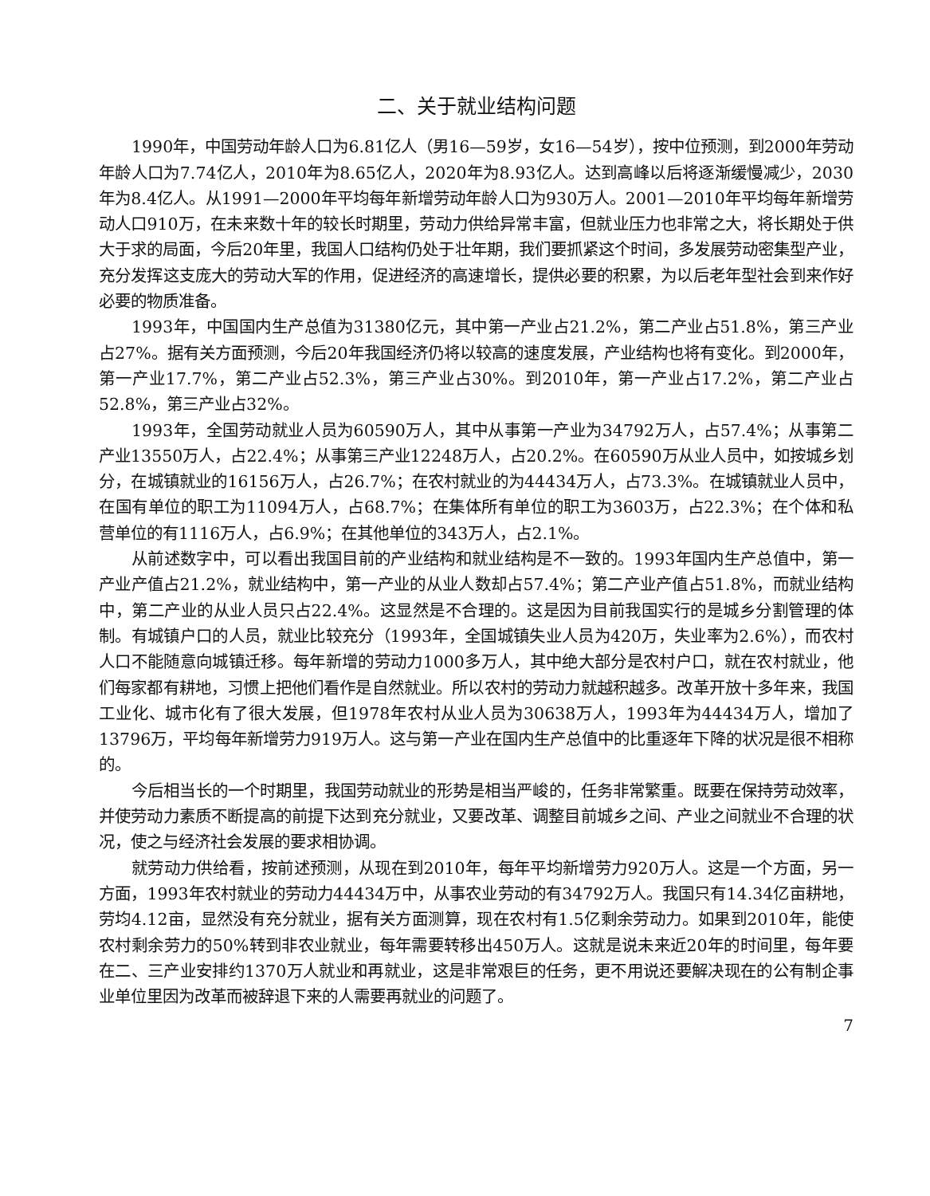二、关于就业结构问题
1990年，中国劳动年龄人口为6.81亿人（男16—59岁，女16—54岁），按中位预测，到2000年劳动年龄人口为7.74亿人，2010年为8.65亿人，2020年为8.93亿人。达到高峰以后将逐渐缓慢减少，2030年为8.4亿人。从1991—2000年平均每年新增劳动年龄人口为930万人。2001—2010年平均每年新增劳动人口910万，在未来数十年的较长时期里，劳动力供给异常丰富，但就业压力也非常之大，将长期处于供大于求的局面，今后20年里，我国人口结构仍处于壮年期，我们要抓紧这个时间，多发展劳动密集型产业，充分发挥这支庞大的劳动大军的作用，促进经济的高速增长，提供必要的积累，为以后老年型社会到来作好必要的物质准备。
1993年，中国国内生产总值为31380亿元，其中第一产业占21.2%，第二产业占51.8%，第三产业占27%。据有关方面预测，今后20年我国经济仍将以较高的速度发展，产业结构也将有变化。到2000年，第一产业17.7%，第二产业占52.3%，第三产业占30%。到2010年，第一产业占17.2%，第二产业占52.8%，第三产业占32%。
1993年，全国劳动就业人员为60590万人，其中从事第一产业为34792万人，占57.4%；从事第二产业13550万人，占22.4%；从事第三产业12248万人，占20.2%。在60590万从业人员中，如按城乡划分，在城镇就业的16156万人，占26.7%；在农村就业的为44434万人，占73.3%。在城镇就业人员中，在国有单位的职工为11094万人，占68.7%；在集体所有单位的职工为3603万，占22.3%；在个体和私营单位的有1116万人，占6.9%；在其他单位的343万人，占2.1%。
从前述数字中，可以看出我国目前的产业结构和就业结构是不一致的。1993年国内生产总值中，第一产业产值占21.2%，就业结构中，第一产业的从业人数却占57.4%；第二产业产值占51.8%，而就业结构中，第二产业的从业人员只占22.4%。这显然是不合理的。这是因为目前我国实行的是城乡分割管理的体制。有城镇户口的人员，就业比较充分（1993年，全国城镇失业人员为420万，失业率为2.6%），而农村人口不能随意向城镇迁移。每年新增的劳动力1000多万人，其中绝大部分是农村户口，就在农村就业，他们每家都有耕地，习惯上把他们看作是自然就业。所以农村的劳动力就越积越多。改革开放十多年来，我国工业化、城市化有了很大发展，但1978年农村从业人员为30638万人，1993年为44434万人，增加了13796万，平均每年新增劳力919万人。这与第一产业在国内生产总值中的比重逐年下降的状况是很不相称的。
今后相当长的一个时期里，我国劳动就业的形势是相当严峻的，任务非常繁重。既要在保持劳动效率，并使劳动力素质不断提高的前提下达到充分就业，又要改革、调整目前城乡之间、产业之间就业不合理的状况，使之与经济社会发展的要求相协调。
就劳动力供给看，按前述预测，从现在到2010年，每年平均新增劳力920万人。这是一个方面，另一方面，1993年农村就业的劳动力44434万中，从事农业劳动的有34792万人。我国只有14.34亿亩耕地，劳均4.12亩，显然没有充分就业，据有关方面测算，现在农村有1.5亿剩余劳动力。如果到2010年，能使农村剩余劳力的50%转到非农业就业，每年需要转移出450万人。这就是说未来近20年的时间里，每年要在二、三产业安排约1370万人就业和再就业，这是非常艰巨的任务，更不用说还要解决现在的公有制企事业单位里因为改革而被辞退下来的人需要再就业的问题了。
7